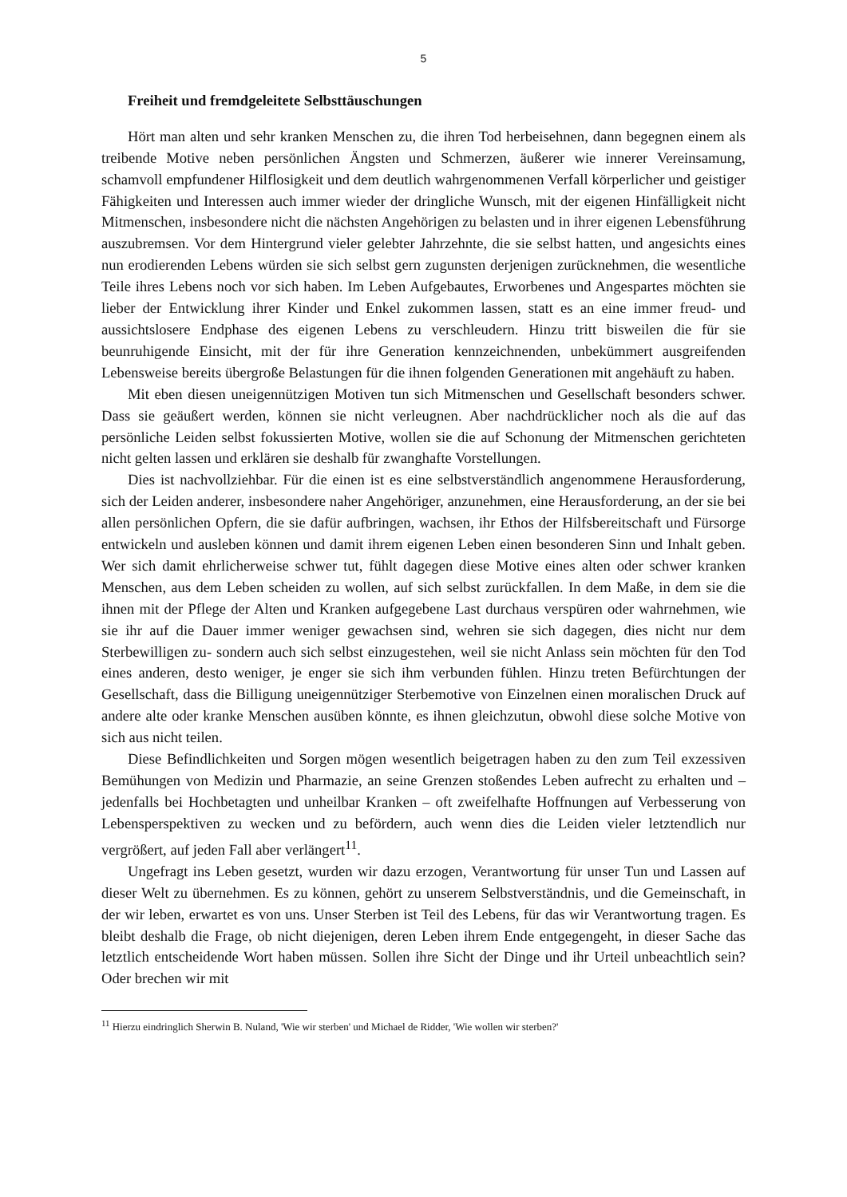5
Freiheit und fremdgeleitete Selbsttäuschungen
Hört man alten und sehr kranken Menschen zu, die ihren Tod herbeisehnen, dann begegnen einem als treibende Motive neben persönlichen Ängsten und Schmerzen, äußerer wie innerer Vereinsamung, schamvoll empfundener Hilflosigkeit und dem deutlich wahrgenommenen Verfall körperlicher und geistiger Fähigkeiten und Interessen auch immer wieder der dringliche Wunsch, mit der eigenen Hinfälligkeit nicht Mitmenschen, insbesondere nicht die nächsten Angehörigen zu belasten und in ihrer eigenen Lebensführung auszubremsen. Vor dem Hintergrund vieler gelebter Jahrzehnte, die sie selbst hatten, und angesichts eines nun erodierenden Lebens würden sie sich selbst gern zugunsten derjenigen zurücknehmen, die wesentliche Teile ihres Lebens noch vor sich haben. Im Leben Aufgebautes, Erworbenes und Angespartes möchten sie lieber der Entwicklung ihrer Kinder und Enkel zukommen lassen, statt es an eine immer freud- und aussichtslosere Endphase des eigenen Lebens zu verschleudern. Hinzu tritt bisweilen die für sie beunruhigende Einsicht, mit der für ihre Generation kennzeichnenden, unbekümmert ausgreifenden Lebensweise bereits übergroße Belastungen für die ihnen folgenden Generationen mit angehäuft zu haben.
Mit eben diesen uneigennützigen Motiven tun sich Mitmenschen und Gesellschaft besonders schwer. Dass sie geäußert werden, können sie nicht verleugnen. Aber nachdrücklicher noch als die auf das persönliche Leiden selbst fokussierten Motive, wollen sie die auf Schonung der Mitmenschen gerichteten nicht gelten lassen und erklären sie deshalb für zwanghafte Vorstellungen.
Dies ist nachvollziehbar. Für die einen ist es eine selbstverständlich angenommene Herausforderung, sich der Leiden anderer, insbesondere naher Angehöriger, anzunehmen, eine Herausforderung, an der sie bei allen persönlichen Opfern, die sie dafür aufbringen, wachsen, ihr Ethos der Hilfsbereitschaft und Fürsorge entwickeln und ausleben können und damit ihrem eigenen Leben einen besonderen Sinn und Inhalt geben. Wer sich damit ehrlicherweise schwer tut, fühlt dagegen diese Motive eines alten oder schwer kranken Menschen, aus dem Leben scheiden zu wollen, auf sich selbst zurückfallen. In dem Maße, in dem sie die ihnen mit der Pflege der Alten und Kranken aufgegebene Last durchaus verspüren oder wahrnehmen, wie sie ihr auf die Dauer immer weniger gewachsen sind, wehren sie sich dagegen, dies nicht nur dem Sterbewilligen zu- sondern auch sich selbst einzugestehen, weil sie nicht Anlass sein möchten für den Tod eines anderen, desto weniger, je enger sie sich ihm verbunden fühlen. Hinzu treten Befürchtungen der Gesellschaft, dass die Billigung uneigennütziger Sterbemotive von Einzelnen einen moralischen Druck auf andere alte oder kranke Menschen ausüben könnte, es ihnen gleichzutun, obwohl diese solche Motive von sich aus nicht teilen.
Diese Befindlichkeiten und Sorgen mögen wesentlich beigetragen haben zu den zum Teil exzessiven Bemühungen von Medizin und Pharmazie, an seine Grenzen stoßendes Leben aufrecht zu erhalten und – jedenfalls bei Hochbetagten und unheilbar Kranken – oft zweifelhafte Hoffnungen auf Verbesserung von Lebensperspektiven zu wecken und zu befördern, auch wenn dies die Leiden vieler letztendlich nur vergrößert, auf jeden Fall aber verlängert<sup>11</sup>.
Ungefragt ins Leben gesetzt, wurden wir dazu erzogen, Verantwortung für unser Tun und Lassen auf dieser Welt zu übernehmen. Es zu können, gehört zu unserem Selbstverständnis, und die Gemeinschaft, in der wir leben, erwartet es von uns. Unser Sterben ist Teil des Lebens, für das wir Verantwortung tragen. Es bleibt deshalb die Frage, ob nicht diejenigen, deren Leben ihrem Ende entgegengeht, in dieser Sache das letztlich entscheidende Wort haben müssen. Sollen ihre Sicht der Dinge und ihr Urteil unbeachtlich sein? Oder brechen wir mit
<sup>11</sup> Hierzu eindringlich Sherwin B. Nuland, 'Wie wir sterben' und Michael de Ridder, 'Wie wollen wir sterben?'